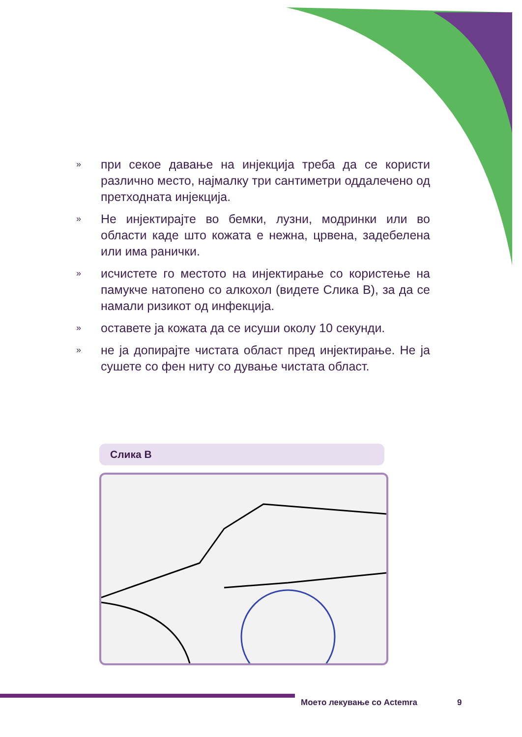» при секое давање на инјекција треба да се користи различно место, најмалку три сантиметри оддалечено од претходната инјекција.
» Не инјектирајте во бемки, лузни, модринки или во области каде што кожата е нежна, црвена, задебелена или има ранички.
» исчистете го местото на инјектирање со користење на памукче натопено со алкохол (видете Слика В), за да се намали ризикот од инфекција.
» оставете ја кожата да се исуши околу 10 секунди.
» не ја допирајте чистата област пред инјектирање. Не ја сушете со фен ниту со дување чистата област.
Слика В
Моето лекување со Actemra 9